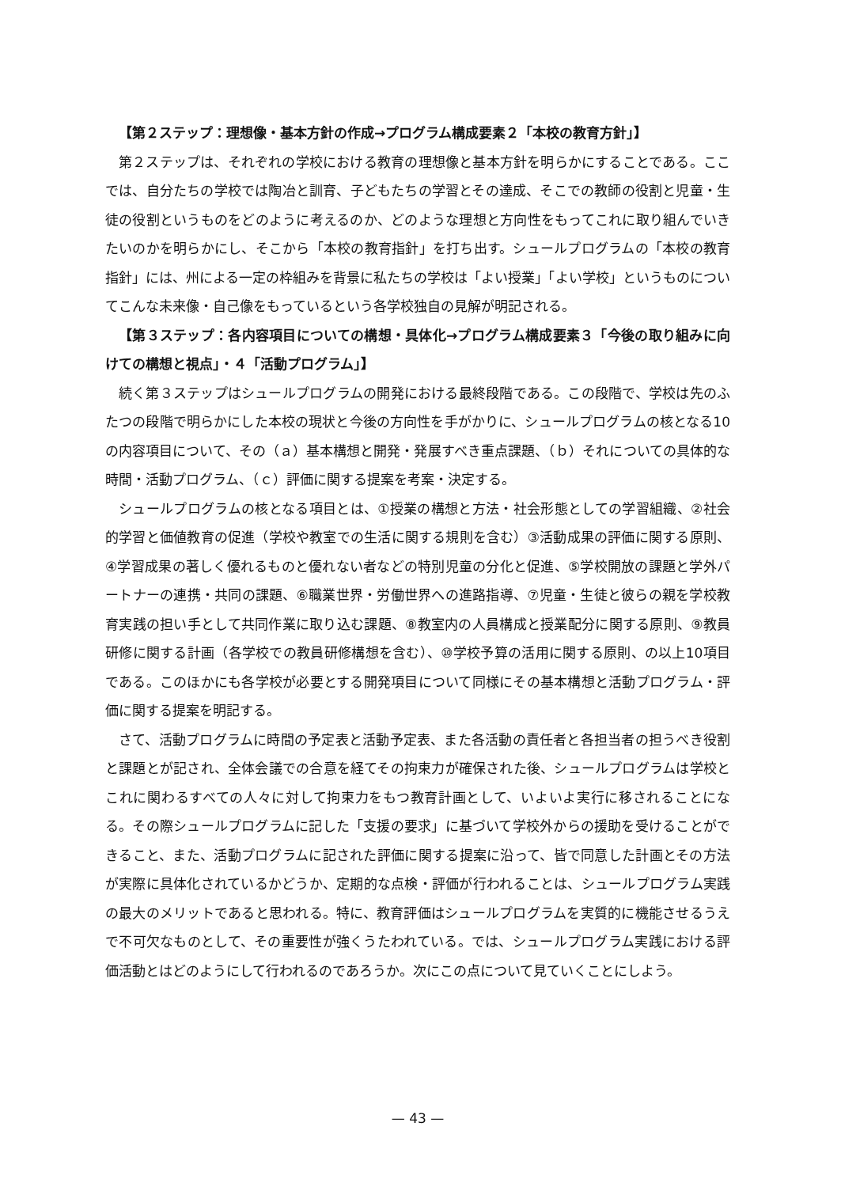【第２ステップ：理想像・基本方針の作成→プログラム構成要素２「本校の教育方針」】
第２ステップは、それぞれの学校における教育の理想像と基本方針を明らかにすることである。ここでは、自分たちの学校では陶冶と訓育、子どもたちの学習とその達成、そこでの教師の役割と児童・生徒の役割というものをどのように考えるのか、どのような理想と方向性をもってこれに取り組んでいきたいのかを明らかにし、そこから「本校の教育指針」を打ち出す。シュールプログラムの「本校の教育指針」には、州による一定の枠組みを背景に私たちの学校は「よい授業」「よい学校」というものについてこんな未来像・自己像をもっているという各学校独自の見解が明記される。
【第３ステップ：各内容項目についての構想・具体化→プログラム構成要素３「今後の取り組みに向けての構想と視点」・４「活動プログラム」】
続く第３ステップはシュールプログラムの開発における最終段階である。この段階で、学校は先のふたつの段階で明らかにした本校の現状と今後の方向性を手がかりに、シュールプログラムの核となる10の内容項目について、その（ａ）基本構想と開発・発展すべき重点課題、（ｂ）それについての具体的な時間・活動プログラム、（ｃ）評価に関する提案を考案・決定する。
シュールプログラムの核となる項目とは、①授業の構想と方法・社会形態としての学習組織、②社会的学習と価値教育の促進（学校や教室での生活に関する規則を含む）③活動成果の評価に関する原則、④学習成果の著しく優れるものと優れない者などの特別児童の分化と促進、⑤学校開放の課題と学外パートナーの連携・共同の課題、⑥職業世界・労働世界への進路指導、⑦児童・生徒と彼らの親を学校教育実践の担い手として共同作業に取り込む課題、⑧教室内の人員構成と授業配分に関する原則、⑨教員研修に関する計画（各学校での教員研修構想を含む）、⑩学校予算の活用に関する原則、の以上10項目である。このほかにも各学校が必要とする開発項目について同様にその基本構想と活動プログラム・評価に関する提案を明記する。
さて、活動プログラムに時間の予定表と活動予定表、また各活動の責任者と各担当者の担うべき役割と課題とが記され、全体会議での合意を経てその拘束力が確保された後、シュールプログラムは学校とこれに関わるすべての人々に対して拘束力をもつ教育計画として、いよいよ実行に移されることになる。その際シュールプログラムに記した「支援の要求」に基づいて学校外からの援助を受けることができること、また、活動プログラムに記された評価に関する提案に沿って、皆で同意した計画とその方法が実際に具体化されているかどうか、定期的な点検・評価が行われることは、シュールプログラム実践の最大のメリットであると思われる。特に、教育評価はシュールプログラムを実質的に機能させるうえで不可欠なものとして、その重要性が強くうたわれている。では、シュールプログラム実践における評価活動とはどのようにして行われるのであろうか。次にこの点について見ていくことにしよう。
— 43 —